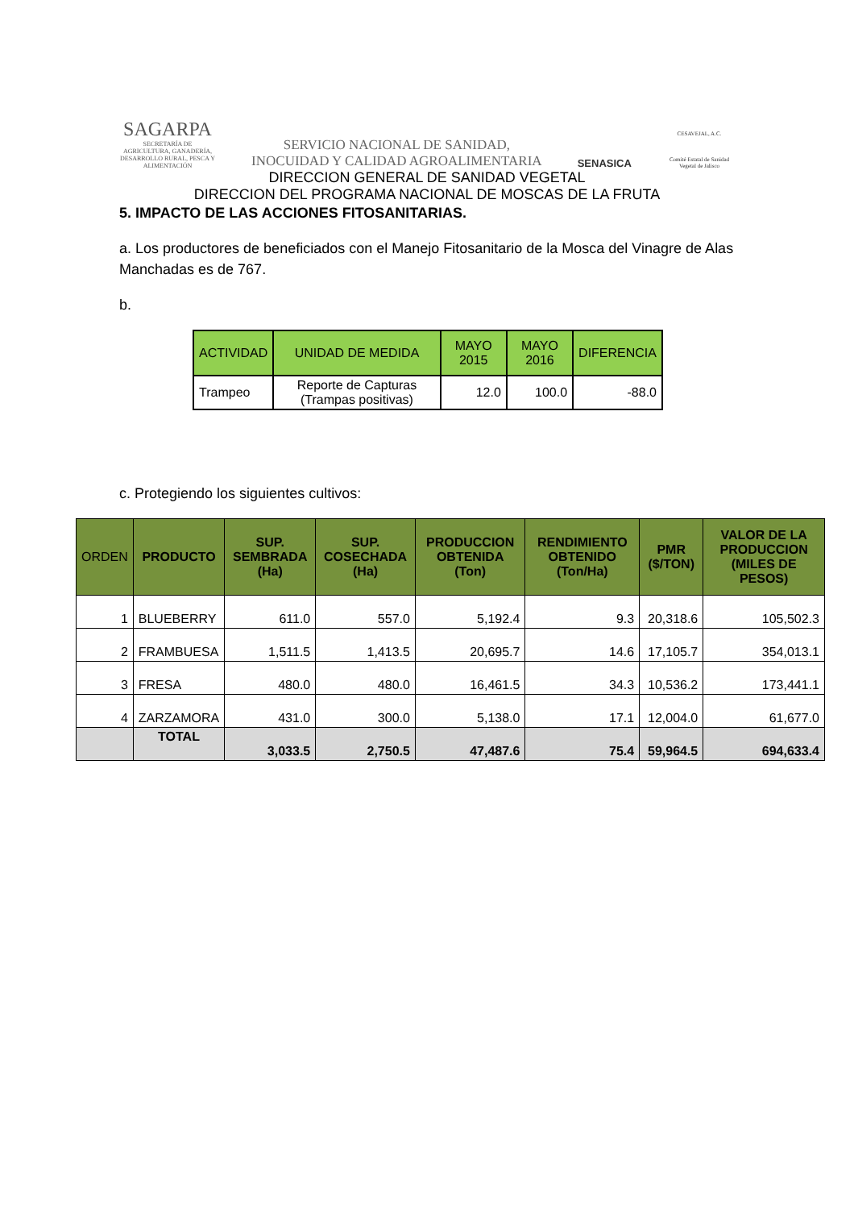SAGARPA
SECRETARÍA DE AGRICULTURA, GANADERÍA, DESARROLLO RURAL, PESCA Y ALIMENTACIÓN
SERVICIO NACIONAL DE SANIDAD,
INOCUIDAD Y CALIDAD AGROALIMENTARIA
SENASICA
CESAVEJAL, A.C.
Comité Estatal de Sanidad Vegetal de Jalisco
DIRECCION GENERAL DE SANIDAD VEGETAL
DIRECCION DEL PROGRAMA NACIONAL DE MOSCAS DE LA FRUTA
5. IMPACTO DE LAS ACCIONES FITOSANITARIAS.
a. Los productores de beneficiados con el Manejo Fitosanitario de la Mosca del Vinagre de Alas Manchadas es de 767.
b.
| ACTIVIDAD | UNIDAD DE MEDIDA | MAYO 2015 | MAYO 2016 | DIFERENCIA |
| --- | --- | --- | --- | --- |
| Trampeo | Reporte de Capturas (Trampas positivas) | 12.0 | 100.0 | -88.0 |
c. Protegiendo los siguientes cultivos:
| ORDEN | PRODUCTO | SUP. SEMBRADA (Ha) | SUP. COSECHADA (Ha) | PRODUCCION OBTENIDA (Ton) | RENDIMIENTO OBTENIDO (Ton/Ha) | PMR ($/TON) | VALOR DE LA PRODUCCION (MILES DE PESOS) |
| --- | --- | --- | --- | --- | --- | --- | --- |
| 1 | BLUEBERRY | 611.0 | 557.0 | 5,192.4 | 9.3 | 20,318.6 | 105,502.3 |
| 2 | FRAMBUESA | 1,511.5 | 1,413.5 | 20,695.7 | 14.6 | 17,105.7 | 354,013.1 |
| 3 | FRESA | 480.0 | 480.0 | 16,461.5 | 34.3 | 10,536.2 | 173,441.1 |
| 4 | ZARZAMORA | 431.0 | 300.0 | 5,138.0 | 17.1 | 12,004.0 | 61,677.0 |
| | TOTAL | 3,033.5 | 2,750.5 | 47,487.6 | 75.4 | 59,964.5 | 694,633.4 |